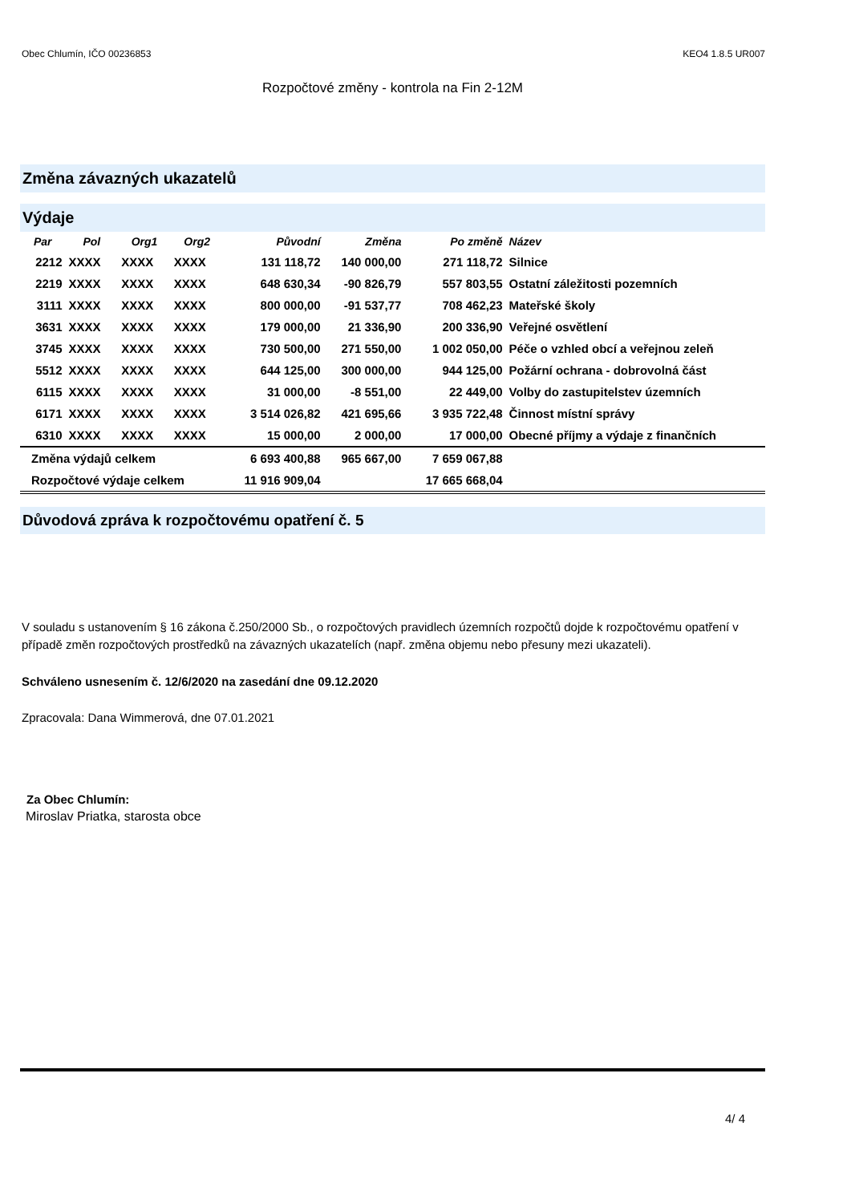Obec Chlumín, IČO 00236853 KEO4 1.8.5 UR007
Rozpočtové změny - kontrola na Fin 2-12M
Změna závazných ukazatelů
Výdaje
| Par | Pol | Org1 | Org2 | Původní | Změna | Po změně | Název |
| --- | --- | --- | --- | --- | --- | --- | --- |
| 2212 | XXXX | XXXX | XXXX | 131 118,72 | 140 000,00 | 271 118,72 | Silnice |
| 2219 | XXXX | XXXX | XXXX | 648 630,34 | -90 826,79 | 557 803,55 | Ostatní záležitosti pozemních |
| 3111 | XXXX | XXXX | XXXX | 800 000,00 | -91 537,77 | 708 462,23 | Mateřské školy |
| 3631 | XXXX | XXXX | XXXX | 179 000,00 | 21 336,90 | 200 336,90 | Veřejné osvětlení |
| 3745 | XXXX | XXXX | XXXX | 730 500,00 | 271 550,00 | 1 002 050,00 | Péče o vzhled obcí a veřejnou zeleň |
| 5512 | XXXX | XXXX | XXXX | 644 125,00 | 300 000,00 | 944 125,00 | Požární ochrana - dobrovolná část |
| 6115 | XXXX | XXXX | XXXX | 31 000,00 | -8 551,00 | 22 449,00 | Volby do zastupitelstev územních |
| 6171 | XXXX | XXXX | XXXX | 3 514 026,82 | 421 695,66 | 3 935 722,48 | Činnost místní správy |
| 6310 | XXXX | XXXX | XXXX | 15 000,00 | 2 000,00 | 17 000,00 | Obecné příjmy a výdaje z finančních |
| Změna výdajů celkem | | | | 6 693 400,88 | 965 667,00 | 7 659 067,88 | |
| Rozpočtové výdaje celkem | | | | 11 916 909,04 | | 17 665 668,04 | |
Důvodová zpráva k rozpočtovému opatření č. 5
V souladu s ustanovením § 16 zákona č.250/2000 Sb., o rozpočtových pravidlech územních rozpočtů dojde k rozpočtovému opatření v případě změn rozpočtových prostředků na závazných ukazatelích (např. změna objemu nebo přesuny mezi ukazateli).
Schváleno usnesením č. 12/6/2020 na zasedání dne 09.12.2020
Zpracovala: Dana Wimmerová, dne 07.01.2021
Za Obec Chlumín:
Miroslav Priatka, starosta obce
4/ 4